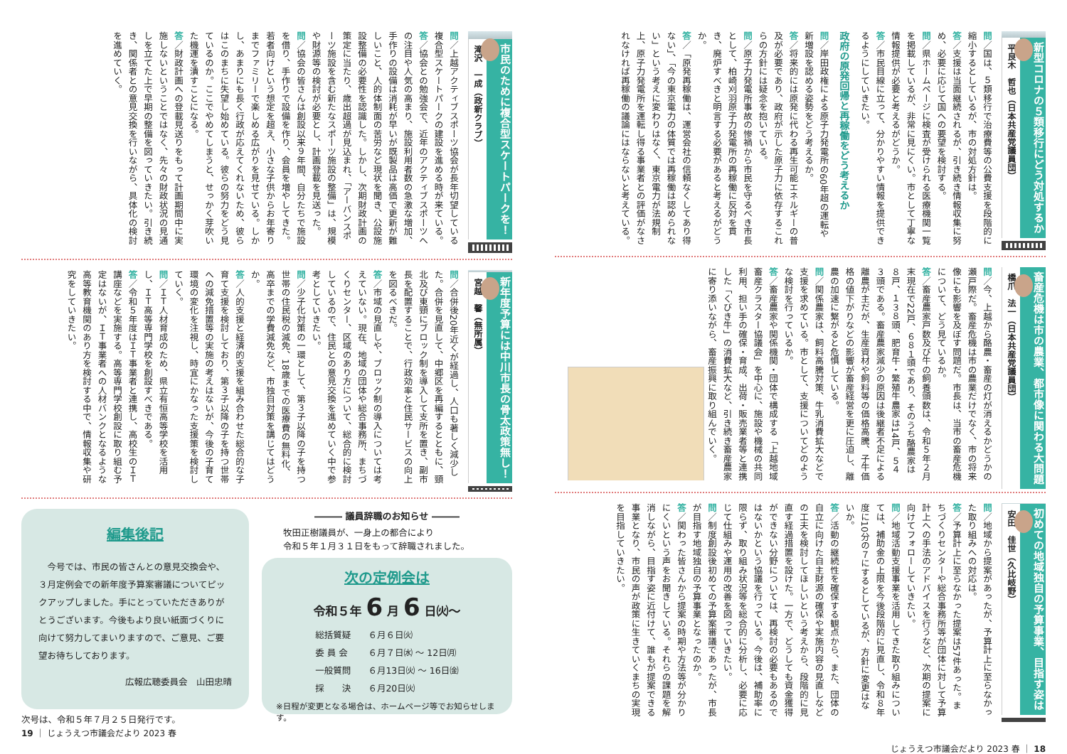新型コロナの５類移行にどう対処するか
平良木　哲也（日本共産党議員団）
問／国は、５類移行で治療費等の公費支援を段階的に縮小するとしているが、市の対処方針は。
答／支援は当面継続されるが、引き続き情報収集に努め、必要に応じて国への要望を検討する。
問／県ホームページに検査が受けられる医療機関一覧を掲載しているが、非常に見にくい。市として丁寧な情報提供が必要と考えるがどうか。
答／市民目線に立って、分かりやすい情報を提供できるようにしていきたい。
政府の原発回帰と再稼働をどう考えるか
問／岸田政権による原子力発電所の60年超の運転や新増設を認める姿勢をどう考えるか。
答／将来的には原発に代わる再生可能エネルギーの普及が必要であり、政府が示した原子力に依存するこれらの方針には疑念を抱いている。
問／原子力発電所事故の惨禍から市民を守るべき市長として、柏崎刈羽原子力発電所の再稼働に反対を貫き、廃炉すべきと明言する必要があると考えるがどうか。
答／「原発再稼働は、運営会社の信頼なくしてあり得ない」、「今の東京電力の体質では再稼働は認められない」という考えに変わりはなく、東京電力が法規制上、原子力発電所を運転し得る事業者との評価がなされなければ再稼働の議論にはならないと考えている。
畜産危機は市の農業、都市像に関わる大問題
橋爪　法一（日本共産党議員団）
問／今、上越から酪農・畜産の灯が消えるかどうかの瀬戸際だ。畜産危機は市の農業だけでなく、市の将来像にも影響を及ぼす問題だ。市長は、当市の畜産危機について、どう見ているか。
答／畜産農家戸数及び牛の飼養頭数は、令和５年２月末現在で22戸、６８１頭であり、そのうち酪農家は８戸、１３８頭、肥育牛・繁殖牛農家は14戸、５４３頭である。畜産農家減少の原因は後継者不足による離農が主だが、生産資材や飼料等の価格高騰、子牛価格の値下がりなどの影響が畜産経営を更に圧迫し、離農の加速に繋がると危惧している。
問／関係農家は、飼料高騰対策、牛乳消費拡大などで支援を求めている。市として、支援についてどのような検討を行っているか。
答／畜産農家や関係機関・団体で構成する「上越地域畜産クラスター協議会」を中心に、施設や機械の共同利用、担い手の確保・育成、出荷・販売業者等と連携した「くびき牛」の消費拡大など、引き続き畜産農家に寄り添いながら、畜産振興に取り組んでいく。
初めての地域独自の予算事業、目指す姿は
安田　佳世（久比岐野）
問／地域から提案があったが、予算計上に至らなかった取り組みへの対応は。
答／予算計上に至らなかった提案は57件あった。まちづくりセンターや総合事務所等が団体に対して予算計上への手法のアドバイスを行うなど、次期の提案に向けてフォローしていきたい。
問／地域活動支援事業を活用してきた取り組みについては、補助金の上限を今後段階的に見直し、令和８年度に10分の７にするとしているが、方針に変更はないか。
答／活動の継続性を確保する観点から、また、団体の自立に向けた自主財源の確保や実施内容の見直しなどの工夫を検討してほしいという考えから、段階的に見直す経過措置を設けた。一方で、どうしても資金獲得ができない分野については、再検討の必要もあるのではないかという協議を行っている。今後は、補助率に限らず、取り組み状況等を総合的に分析し、必要に応じて仕組みや運用の改善を図っていきたい。
問／制度創設後初めての予算案審議であったが、市長が目指す地域独自の予算事業となったのか。
答／関わった皆さんから提案の時期や方法等が分かりにくいという声をお聞きしている。それらの課題を解消しながら、目指す姿に近付けて、誰もが提案できる事業となり、市民の声が政策に生きていくまちの実現を目指していきたい。
じょうえつ市議会だより 2023 春 ｜ 18
市民のために複合型スケートパークを！
滝沢　一成（政新クラブ）
問／上越アクティブスポーツ協会が長年切望している複合型スケートパークの建設を進める時が来ている。
答／協会との勉強会で、近年のアクティブスポーツへの注目や人気の高まり、施設利用者数の急激な増加、手作りの設備は消耗が早いが既製品は高価で更新が難しいこと、人的体制面の苦労など現状を聞き、公設施設整備の必要性を認識した。しかし、次期財政計画の策定に当たり、歳出超過が見込まれ、「アーバンスポーツ施設を含む新たなスポーツ施設の整備」は、規模や財源等の検討が必要とし、計画登載を見送った。
問／協会の皆さんは創設以来９年間、自分たちで施設を借り、手作りで設備を作り、会員を増やしてきた。若者向けという想定を超え、小さな子供からお年寄りまでファミリーで楽しめる広がりを見せている。しかし、あまりにも長く行政が応えてくれないため、彼らはこのまちに失望し始めている。彼らの努力をどう見ているのか。ここでやめてしまうと、せっかく芽吹いた機運を潰すことになる。
答／財政計画への登載見送りをもって計画期間中に実施しないということではなく、先々の財政状況の見通しを立てた上で早期の整備を図っていきたい。引き続き、関係者との意見交換を行いながら、具体化の検討を進めていく。
新年度予算には中川市長の骨太政策無し！
宮越　馨（無所属）
問／合併後20年近くが経過し、人口も著しく減少した。合併を見直して、中郷区を再編するとともに、頸北及び東頸にブロック制を導入して支所を置き、副市長を配置することで、行政効率と住民サービスの向上を図るべきだ。
答／市域の見直しや、ブロック制の導入については考えていない。現在、地域の団体や総合事務所、まちづくりセンター、区域のあり方について、総合的に検討しているので、住民との意見交換を進めていく中で参考としていきたい。
問／少子化対策の一環として、第３子以降の子を持つ世帯の住民税の減免、18歳までの医療費の無料化、高卒までの学費減免など、市独自対策を講じてはどうか。
答／人的支援と経済的支援を組み合わせた総合的な子育て支援を検討しており、第３子以降の子を持つ世帯への減免措置等の実施の考えはないが、今後の子育て環境の変化を注視し、時宜にかなった支援策を検討していく。
問／ＩＴ人材育成のため、県立有恒高等学校を活用し、ＩＴ高等専門学校を創設すべきである。
答／令和５年度はＩＴ事業者と連携し、高校生のＩＴ講座などを実施する。高等専門学校創設に取り組む予定はないが、ＩＴ事業者への人材バンクとなるような高等教育機関のあり方を検討する中で、情報収集や研究をしていきたい。
編集後記
　今号では、市民の皆さんとの意見交換会や、３月定例会での新年度予算案審議についてピックアップしました。手にとっていただきありがとうございます。今後もより良い紙面づくりに向けて努力してまいりますので、ご意見、ご要望お待ちしております。
広報広聴委員会　山田忠晴
次号は、令和５年７月２５日発行です。
――― 議員辞職のお知らせ ―――
牧田正樹議員が、一身上の都合により
令和５年１月３１日をもって辞職されました。
次の定例会は
令和５年 6 月 6 日㈫～
| 総括質疑 | ６月６日㈫ |
| 委 員 会 | ６月７日㈬ ～ 12日㈪ |
| 一般質問 | ６月13日㈫ ～ 16日㈮ |
| 採 決 | ６月20日㈫ |
※日程が変更となる場合は、ホームページ等でお知らせします。
19 ｜ じょうえつ市議会だより 2023 春